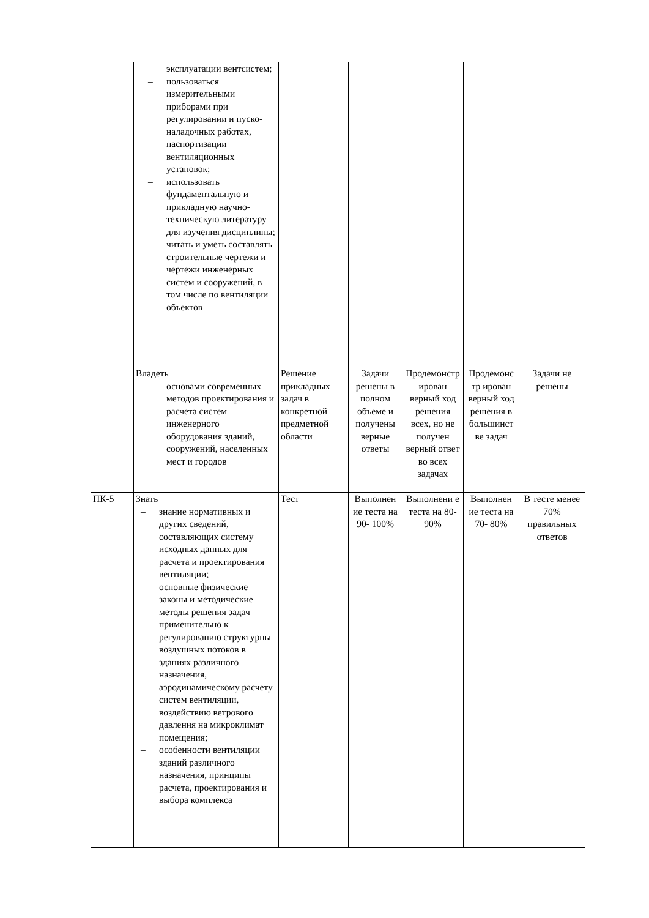| | эксплуатации вентсистем; – пользоваться измерительными приборами при регулировании и пуско-наладочных работах, паспортизации вентиляционных установок; – использовать фундаментальную и прикладную научно-техническую литературу для изучения дисциплины; – читать и уметь составлять строительные чертежи и чертежи инженерных систем и сооружений, в том числе по вентиляции объектов– | | | | | |
| | Владеть – основами современных методов проектирования и расчета систем инженерного оборудования зданий, сооружений, населенных мест и городов | Решение прикладных задач в конкретной предметной области | Задачи решены в полном объеме и получены верные ответы | Продемонстр ирован верный ход решения всех, но не получен верный ответ во всех задачах | Продемонс тр ирован верный ход решения в большинст ве задач | Задачи не решены |
| ПК-5 | Знать – знание нормативных и других сведений, составляющих систему исходных данных для расчета и проектирования вентиляции; – основные физические законы и методические методы решения задач применительно к регулированию структурны воздушных потоков в зданиях различного назначения, аэродинамическому расчету систем вентиляции, воздействию ветрового давления на микроклимат помещения; – особенности вентиляции зданий различного назначения, принципы расчета, проектирования и выбора комплекса | Тест | Выполнен ие теста на 90- 100% | Выполнени е теста на 80- 90% | Выполнен ие теста на 70- 80% | В тесте менее 70% правильных ответов |